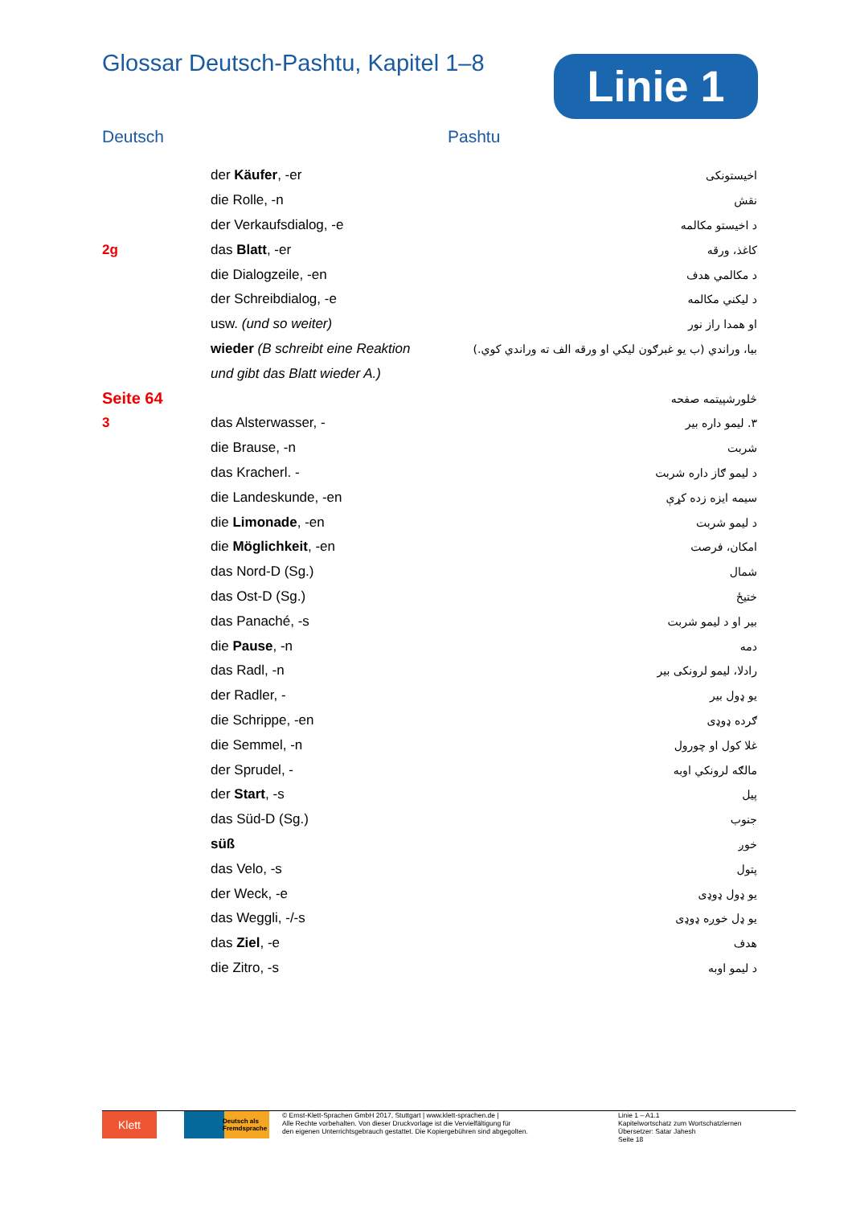Glossar Deutsch-Pashtu, Kapitel 1–8
Linie 1
Deutsch Pashtu
| | der Käufer , -er | اخیستونکی |
| | die Rolle, -n | نقش |
| | der Verkaufsdialog, -e | د اخیستو مکالمه |
| 2g | das Blatt , -er | کاغذ، ورقه |
| | die Dialogzeile, -en | د مکالمي هدف |
| | der Schreibdialog, -e | د لیکني مکالمه |
| | usw. (und so weiter) | او همدا راز نور |
| | wieder (B schreibt eine Reaktion | بیا، وراندي (ب یو غبرګون لیکي او ورقه الف ته وراندي کوي.) |
| | und gibt das Blatt wieder A.) | |
| Seite 64 | | څلورشپیتمه صفحه |
| 3 | das Alsterwasser, - | ۳. لیمو داره بیر |
| | die Brause, -n | شربت |
| | das Kracherl. - | د لیمو ګاز داره شربت |
| | die Landeskunde, -en | سیمه ایزه زده کړې |
| | die Limonade , -en | د لیمو شربت |
| | die Möglichkeit , -en | امکان، فرصت |
| | das Nord-D (Sg.) | شمال |
| | das Ost-D (Sg.) | ختیځ |
| | das Panaché, -s | بیر او د لیمو شربت |
| | die Pause , -n | دمه |
| | das Radl, -n | رادلا، لیمو لرونکی بیر |
| | der Radler, - | یو ډول بیر |
| | die Schrippe, -en | ګرده ډوډی |
| | die Semmel, -n | غلا کول او چورول |
| | der Sprudel, - | مالګه لرونکي اوبه |
| | der Start , -s | پیل |
| | das Süd-D (Sg.) | جنوب |
| | süß | خوږ |
| | das Velo, -s | پتول |
| | der Weck, -e | یو ډول ډوډی |
| | das Weggli, -/-s | یو ډل خوږه ډوډی |
| | das Ziel , -e | هدف |
| | die Zitro, -s | د لیمو اوبه |
Klett
Deutsch als Fremdsprache
© Ernst-Klett-Sprachen GmbH 2017, Stuttgart | www.klett-sprachen.de |
Alle Rechte vorbehalten. Von dieser Druckvorlage ist die Vervielfältigung für
den eigenen Unterrichtsgebrauch gestattet. Die Kopiergebühren sind abgegolten.
Linie 1 – A1.1
Kapitelwortschatz zum Wortschatzlernen
Übersetzer: Satar Jahesh
Seite 18